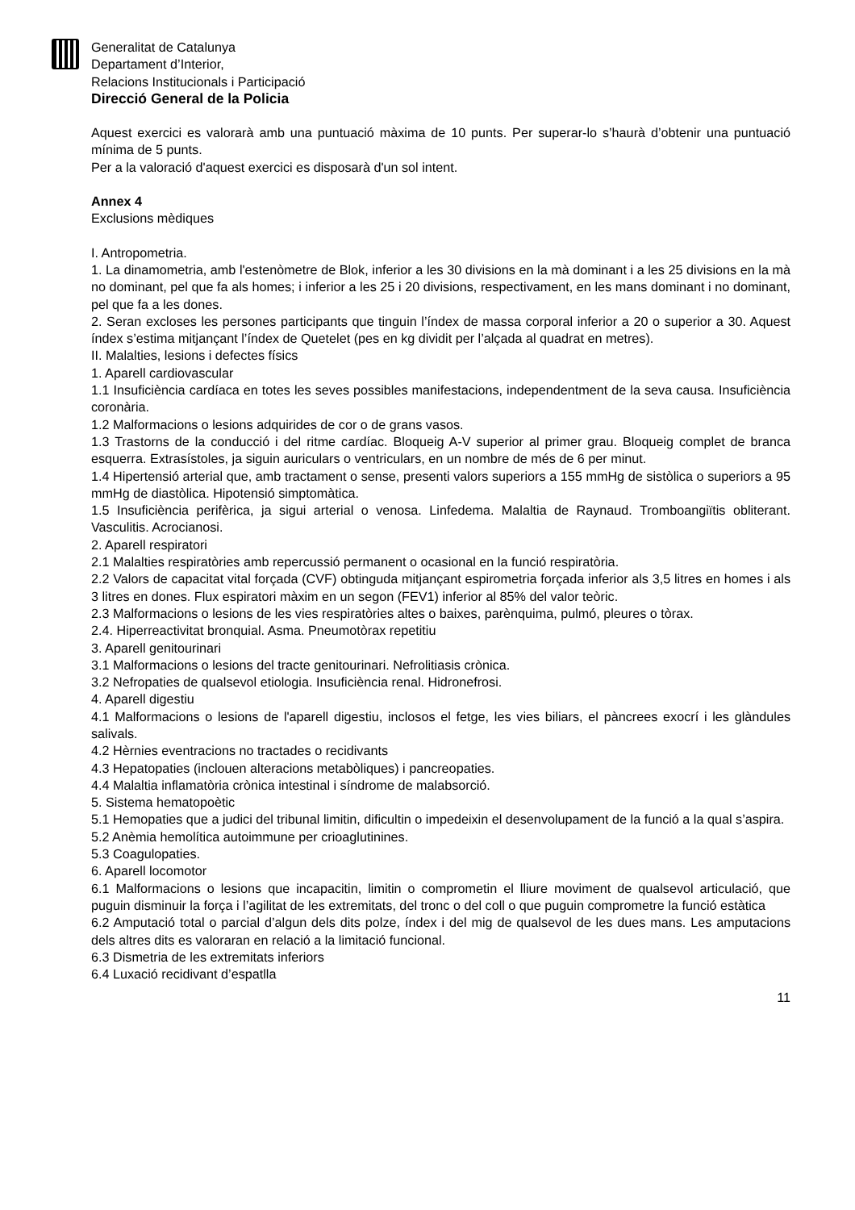Generalitat de Catalunya
Departament d’Interior,
Relacions Institucionals i Participació
Direcció General de la Policia
Aquest exercici es valorarà amb una puntuació màxima de 10 punts. Per superar-lo s’haurà d’obtenir una puntuació mínima de 5 punts.
Per a la valoració d'aquest exercici es disposarà d'un sol intent.
Annex 4
Exclusions mèdiques
I. Antropometria.
1. La dinamometria, amb l'estenòmetre de Blok, inferior a les 30 divisions en la mà dominant i a les 25 divisions en la mà no dominant, pel que fa als homes; i inferior a les 25 i 20 divisions, respectivament, en les mans dominant i no dominant, pel que fa a les dones.
2. Seran excloses les persones participants que tinguin l’índex de massa corporal inferior a 20 o superior a 30. Aquest índex s’estima mitjançant l’índex de Quetelet (pes en kg dividit per l’alçada al quadrat en metres).
II. Malalties, lesions i defectes físics
1. Aparell cardiovascular
1.1 Insuficiència cardíaca en totes les seves possibles manifestacions, independentment de la seva causa. Insuficiència coronària.
1.2 Malformacions o lesions adquirides de cor o de grans vasos.
1.3 Trastorns de la conducció i del ritme cardíac. Bloqueig A-V superior al primer grau. Bloqueig complet de branca esquerra. Extrasístoles, ja siguin auriculars o ventriculars, en un nombre de més de 6 per minut.
1.4 Hipertensió arterial que, amb tractament o sense, presenti valors superiors a 155 mmHg de sistòlica o superiors a 95 mmHg de diastòlica. Hipotensió simptomàtica.
1.5 Insuficiència perifèrica, ja sigui arterial o venosa. Linfedema. Malaltia de Raynaud. Tromboangiïtis obliterant. Vasculitis. Acrocianosi.
2. Aparell respiratori
2.1 Malalties respiratòries amb repercussió permanent o ocasional en la funció respiratòria.
2.2 Valors de capacitat vital forçada (CVF) obtinguda mitjançant espirometria forçada inferior als 3,5 litres en homes i als 3 litres en dones. Flux espiratori màxim en un segon (FEV1) inferior al 85% del valor teòric.
2.3 Malformacions o lesions de les vies respiratòries altes o baixes, parènquima, pulmó, pleures o tòrax.
2.4. Hiperreactivitat bronquial. Asma. Pneumotòrax repetitiu
3. Aparell genitourinari
3.1 Malformacions o lesions del tracte genitourinari. Nefrolitiasis crònica.
3.2 Nefropaties de qualsevol etiologia. Insuficiència renal. Hidronefrosi.
4. Aparell digestiu
4.1 Malformacions o lesions de l'aparell digestiu, inclosos el fetge, les vies biliars, el pàncrees exocrí i les glàndules salivals.
4.2 Hèrnies eventracions no tractades o recidivants
4.3 Hepatopaties (inclouen alteracions metabòliques) i pancreopaties.
4.4 Malaltia inflamatòria crònica intestinal i síndrome de malabsorció.
5. Sistema hematopoètic
5.1 Hemopaties que a judici del tribunal limitin, dificultin o impedeixin el desenvolupament de la funció a la qual s’aspira.
5.2 Anèmia hemolítica autoimmune per crioaglutinines.
5.3 Coagulopaties.
6. Aparell locomotor
6.1 Malformacions o lesions que incapacitin, limitin o comprometin el lliure moviment de qualsevol articulació, que puguin disminuir la força i l’agilitat de les extremitats, del tronc o del coll o que puguin comprometre la funció estàtica
6.2 Amputació total o parcial d’algun dels dits polze, índex i del mig de qualsevol de les dues mans. Les amputacions dels altres dits es valoraran en relació a la limitació funcional.
6.3 Dismetria de les extremitats inferiors
6.4 Luxació recidivant d’espatlla
11